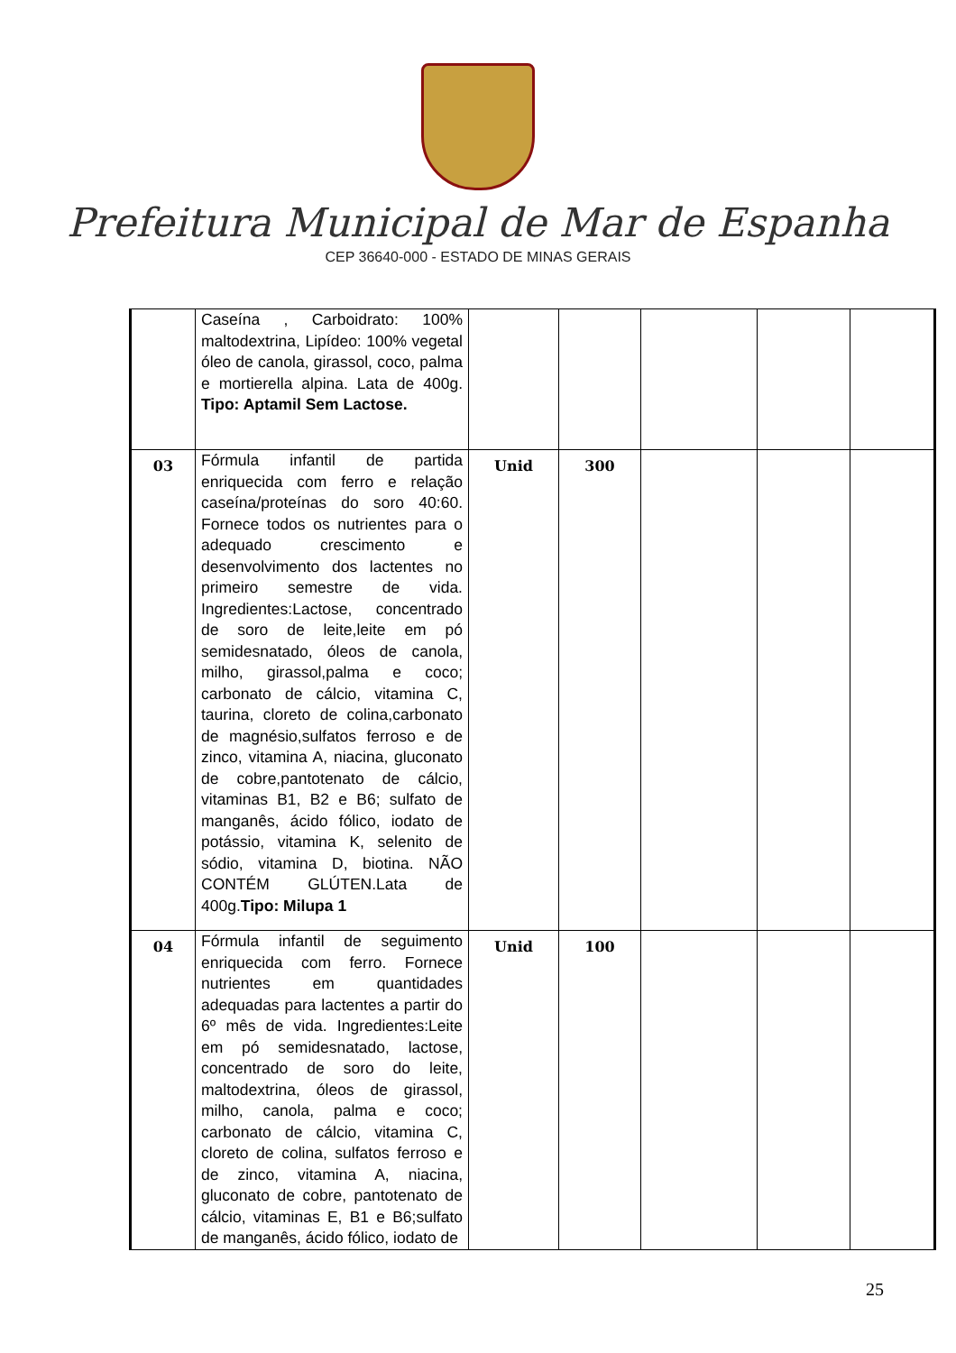Prefeitura Municipal de Mar de Espanha
CEP 36640-000 - ESTADO DE MINAS GERAIS
| | Caseína , Carboidrato: 100% maltodextrina, Lipídeo: 100% vegetal óleo de canola, girassol, coco, palma e mortierella alpina. Lata de 400g. Tipo: Aptamil Sem Lactose. | | | | | |
| 03 | Fórmula infantil de partida enriquecida com ferro e relação caseína/proteínas do soro 40:60. Fornece todos os nutrientes para o adequado crescimento e desenvolvimento dos lactentes no primeiro semestre de vida. Ingredientes:Lactose, concentrado de soro de leite,leite em pó semidesnatado, óleos de canola, milho, girassol,palma e coco; carbonato de cálcio, vitamina C, taurina, cloreto de colina,carbonato de magnésio,sulfatos ferroso e de zinco, vitamina A, niacina, gluconato de cobre,pantotenato de cálcio, vitaminas B1, B2 e B6; sulfato de manganês, ácido fólico, iodato de potássio, vitamina K, selenito de sódio, vitamina D, biotina. NÃO CONTÉM GLÚTEN.Lata de 400g. Tipo: Milupa 1 | Unid | 300 | | | |
| 04 | Fórmula infantil de seguimento enriquecida com ferro. Fornece nutrientes em quantidades adequadas para lactentes a partir do 6º mês de vida. Ingredientes:Leite em pó semidesnatado, lactose, concentrado de soro do leite, maltodextrina, óleos de girassol, milho, canola, palma e coco; carbonato de cálcio, vitamina C, cloreto de colina, sulfatos ferroso e de zinco, vitamina A, niacina, gluconato de cobre, pantotenato de cálcio, vitaminas E, B1 e B6;sulfato de manganês, ácido fólico, iodato de | Unid | 100 | | | |
25